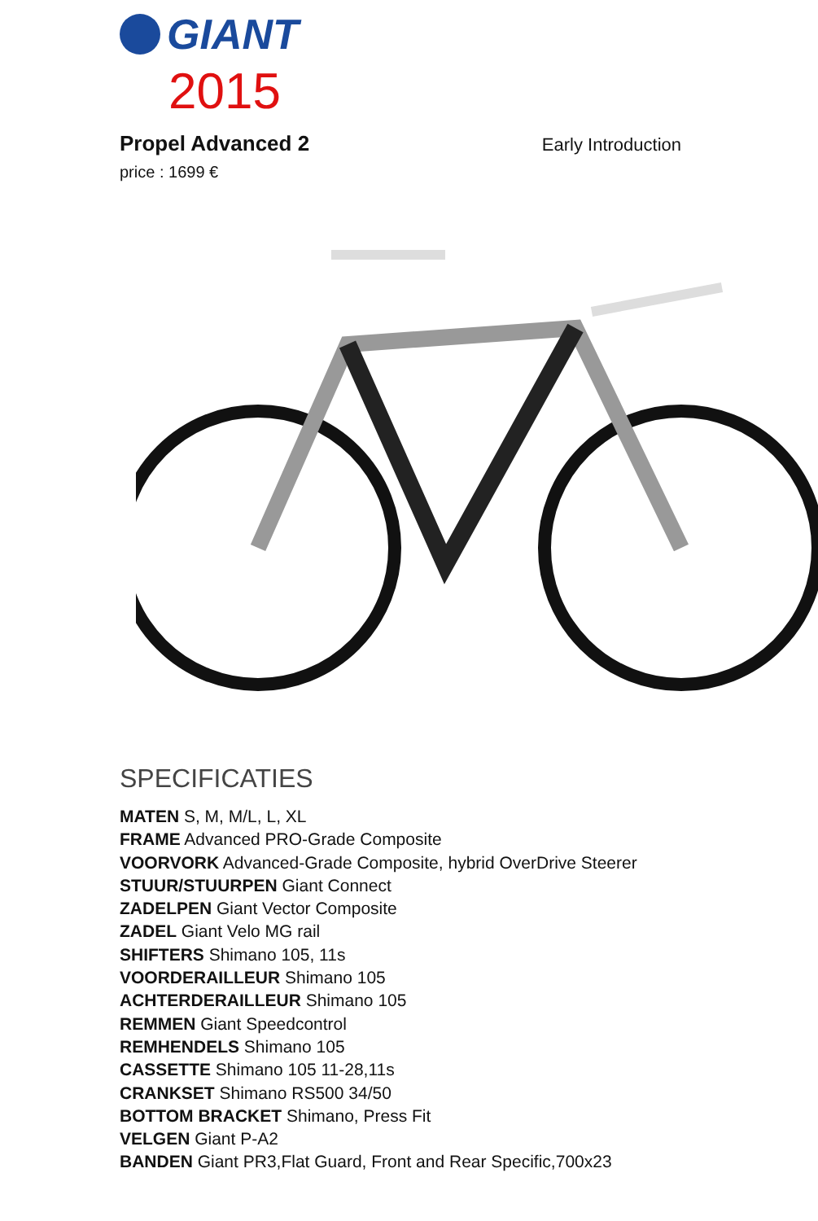GIANT
2015
Propel Advanced 2
Early Introduction
price : 1699 €
SPECIFICATIES
MATEN S, M, M/L, L, XL
FRAME Advanced PRO-Grade Composite
VOORVORK Advanced-Grade Composite, hybrid OverDrive Steerer
STUUR/STUURPEN Giant Connect
ZADELPEN Giant Vector Composite
ZADEL Giant Velo MG rail
SHIFTERS Shimano 105, 11s
VOORDERAILLEUR Shimano 105
ACHTERDERAILLEUR Shimano 105
REMMEN Giant Speedcontrol
REMHENDELS Shimano 105
CASSETTE Shimano 105 11-28,11s
CRANKSET Shimano RS500 34/50
BOTTOM BRACKET Shimano, Press Fit
VELGEN Giant P-A2
BANDEN Giant PR3,Flat Guard, Front and Rear Specific,700x23